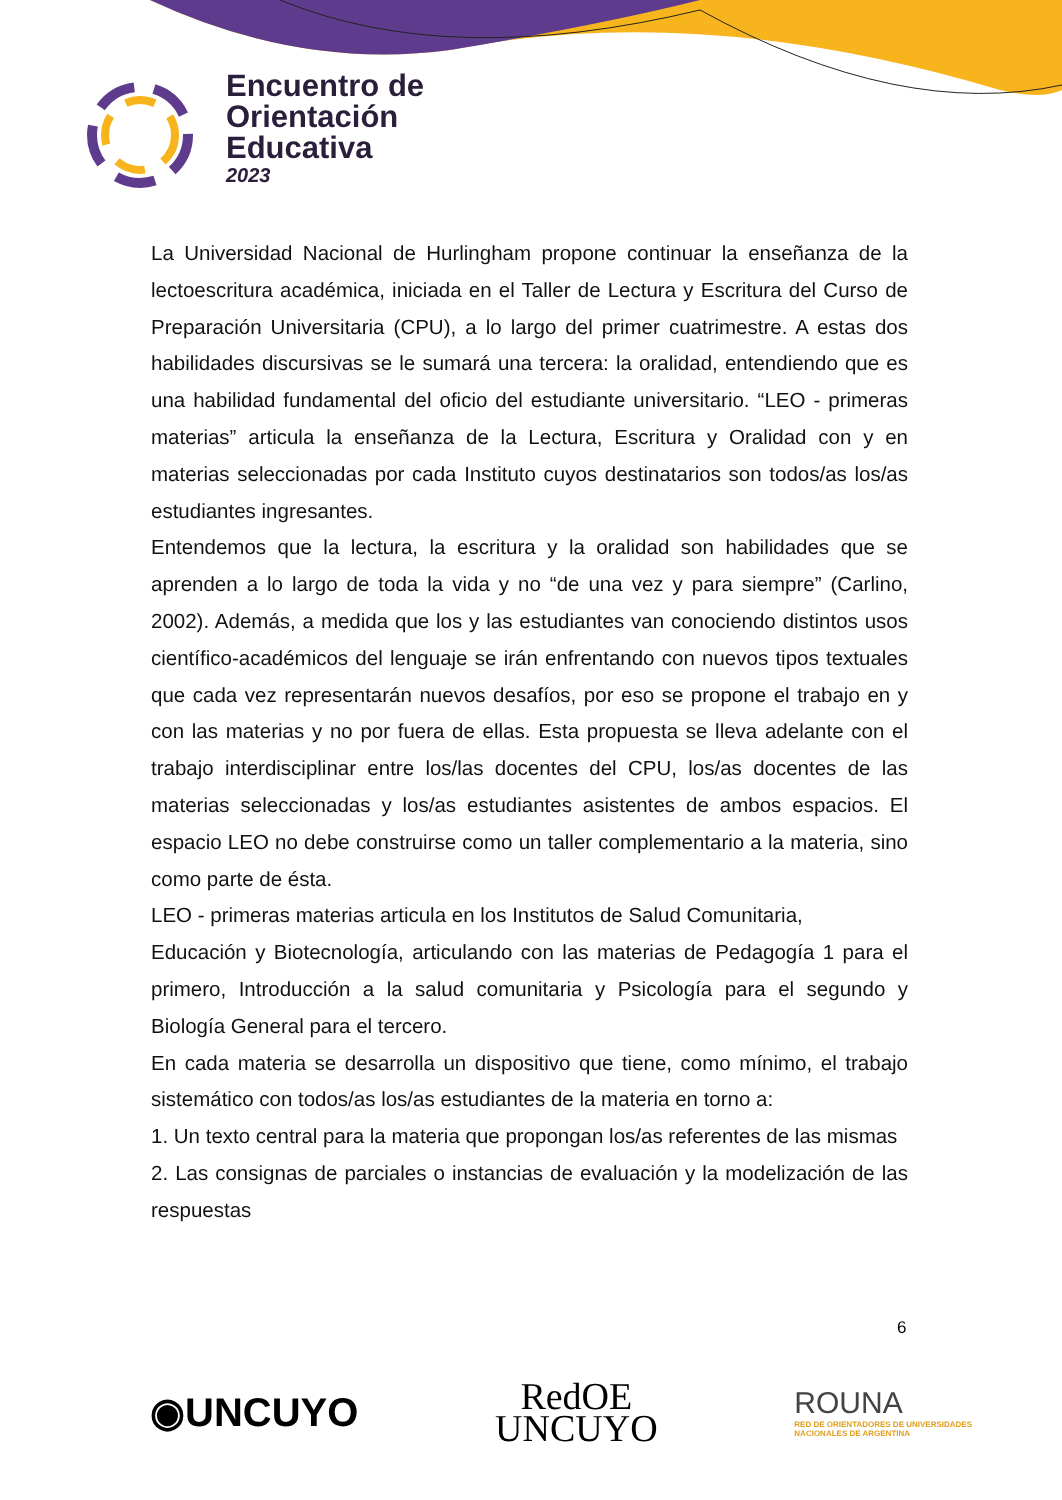Encuentro de
Orientación
Educativa
2023
La Universidad Nacional de Hurlingham propone continuar la enseñanza de la lectoescritura académica, iniciada en el Taller de Lectura y Escritura del Curso de Preparación Universitaria (CPU), a lo largo del primer cuatrimestre. A estas dos habilidades discursivas se le sumará una tercera: la oralidad, entendiendo que es una habilidad fundamental del oficio del estudiante universitario. “LEO - primeras materias” articula la enseñanza de la Lectura, Escritura y Oralidad con y en materias seleccionadas por cada Instituto cuyos destinatarios son todos/as los/as estudiantes ingresantes.
Entendemos que la lectura, la escritura y la oralidad son habilidades que se aprenden a lo largo de toda la vida y no “de una vez y para siempre” (Carlino, 2002). Además, a medida que los y las estudiantes van conociendo distintos usos científico-académicos del lenguaje se irán enfrentando con nuevos tipos textuales que cada vez representarán nuevos desafíos, por eso se propone el trabajo en y con las materias y no por fuera de ellas. Esta propuesta se lleva adelante con el trabajo interdisciplinar entre los/las docentes del CPU, los/as docentes de las materias seleccionadas y los/as estudiantes asistentes de ambos espacios. El espacio LEO no debe construirse como un taller complementario a la materia, sino como parte de ésta.
LEO - primeras materias articula en los Institutos de Salud Comunitaria,
Educación y Biotecnología, articulando con las materias de Pedagogía 1 para el primero, Introducción a la salud comunitaria y Psicología para el segundo y Biología General para el tercero.
En cada materia se desarrolla un dispositivo que tiene, como mínimo, el trabajo sistemático con todos/as los/as estudiantes de la materia en torno a:
1. Un texto central para la materia que propongan los/as referentes de las mismas
2. Las consignas de parciales o instancias de evaluación y la modelización de las respuestas
6
◉UNCUYO
RedOE
UNCUYO
ROUNA
RED DE ORIENTADORES DE UNIVERSIDADES
NACIONALES DE ARGENTINA